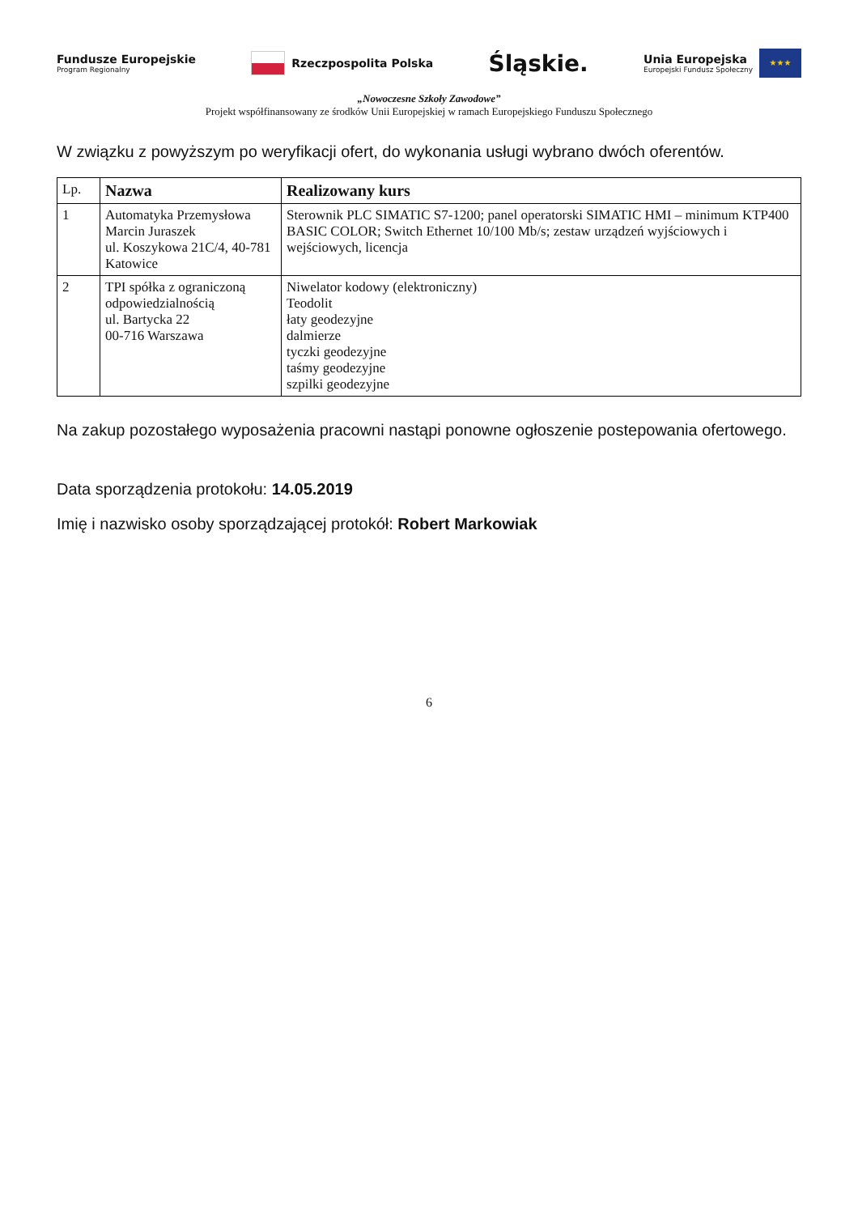Fundusze Europejskie
Program Regionalny
Rzeczpospolita Polska
Śląskie.
Unia Europejska
Europejski Fundusz Społeczny ★★★
„Nowoczesne Szkoły Zawodowe”
Projekt współfinansowany ze środków Unii Europejskiej w ramach Europejskiego Funduszu Społecznego
W związku z powyższym po weryfikacji ofert, do wykonania usługi wybrano dwóch oferentów.
| Lp. | Nazwa | Realizowany kurs |
| --- | --- | --- |
| 1 | Automatyka Przemysłowa Marcin Juraszek ul. Koszykowa 21C/4, 40-781 Katowice | Sterownik PLC SIMATIC S7-1200; panel operatorski SIMATIC HMI – minimum KTP400 BASIC COLOR; Switch Ethernet 10/100 Mb/s; zestaw urządzeń wyjściowych i wejściowych, licencja |
| 2 | TPI spółka z ograniczoną odpowiedzialnością ul. Bartycka 22 00-716 Warszawa | Niwelator kodowy (elektroniczny) Teodolit łaty geodezyjne dalmierze tyczki geodezyjne taśmy geodezyjne szpilki geodezyjne |
Na zakup pozostałego wyposażenia pracowni nastąpi ponowne ogłoszenie postepowania ofertowego.
Data sporządzenia protokołu: 14.05.2019
Imię i nazwisko osoby sporządzającej protokół: Robert Markowiak
6